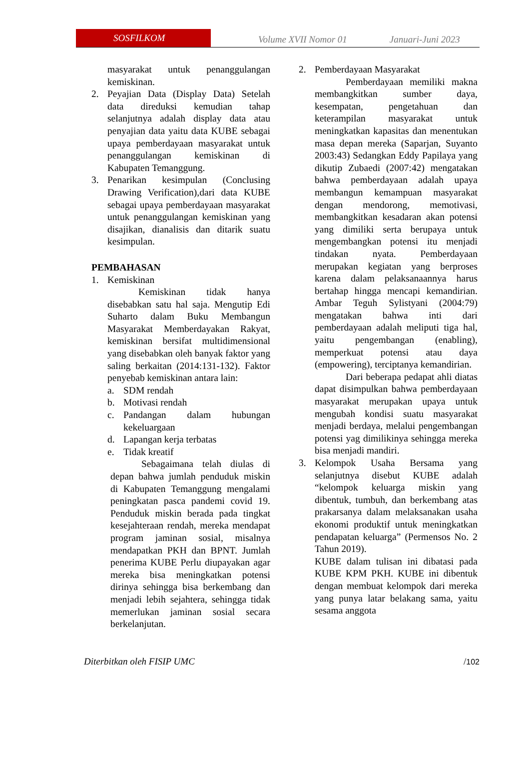SOSFILKOM
Volume XVII Nomor 01 Januari-Juni 2023
masyarakat untuk penanggulangan kemiskinan.
2. Peyajian Data (Display Data) Setelah data direduksi kemudian tahap selanjutnya adalah display data atau penyajian data yaitu data KUBE sebagai upaya pemberdayaan masyarakat untuk penanggulangan kemiskinan di Kabupaten Temanggung.
3. Penarikan kesimpulan (Conclusing Drawing Verification),dari data KUBE sebagai upaya pemberdayaan masyarakat untuk penanggulangan kemiskinan yang disajikan, dianalisis dan ditarik suatu kesimpulan.
PEMBAHASAN
1. Kemiskinan
Kemiskinan tidak hanya disebabkan satu hal saja. Mengutip Edi Suharto dalam Buku Membangun Masyarakat Memberdayakan Rakyat, kemiskinan bersifat multidimensional yang disebabkan oleh banyak faktor yang saling berkaitan (2014:131-132). Faktor penyebab kemiskinan antara lain:
a. SDM rendah
b. Motivasi rendah
c. Pandangan dalam hubungan kekeluargaan
d. Lapangan kerja terbatas
e. Tidak kreatif
Sebagaimana telah diulas di depan bahwa jumlah penduduk miskin di Kabupaten Temanggung mengalami peningkatan pasca pandemi covid 19. Penduduk miskin berada pada tingkat kesejahteraan rendah, mereka mendapat program jaminan sosial, misalnya mendapatkan PKH dan BPNT. Jumlah penerima KUBE Perlu diupayakan agar mereka bisa meningkatkan potensi dirinya sehingga bisa berkembang dan menjadi lebih sejahtera, sehingga tidak memerlukan jaminan sosial secara berkelanjutan.
2. Pemberdayaan Masyarakat
Pemberdayaan memiliki makna membangkitkan sumber daya, kesempatan, pengetahuan dan keterampilan masyarakat untuk meningkatkan kapasitas dan menentukan masa depan mereka (Saparjan, Suyanto 2003:43) Sedangkan Eddy Papilaya yang dikutip Zubaedi (2007:42) mengatakan bahwa pemberdayaan adalah upaya membangun kemampuan masyarakat dengan mendorong, memotivasi, membangkitkan kesadaran akan potensi yang dimiliki serta berupaya untuk mengembangkan potensi itu menjadi tindakan nyata. Pemberdayaan merupakan kegiatan yang berproses karena dalam pelaksanaannya harus bertahap hingga mencapi kemandirian. Ambar Teguh Sylistyani (2004:79) mengatakan bahwa inti dari pemberdayaan adalah meliputi tiga hal, yaitu pengembangan (enabling), memperkuat potensi atau daya (empowering), terciptanya kemandirian.
Dari beberapa pedapat ahli diatas dapat disimpulkan bahwa pemberdayaan masyarakat merupakan upaya untuk mengubah kondisi suatu masyarakat menjadi berdaya, melalui pengembangan potensi yag dimilikinya sehingga mereka bisa menjadi mandiri.
3. Kelompok Usaha Bersama yang selanjutnya disebut KUBE adalah “kelompok keluarga miskin yang dibentuk, tumbuh, dan berkembang atas prakarsanya dalam melaksanakan usaha ekonomi produktif untuk meningkatkan pendapatan keluarga” (Permensos No. 2 Tahun 2019).
KUBE dalam tulisan ini dibatasi pada KUBE KPM PKH. KUBE ini dibentuk dengan membuat kelompok dari mereka yang punya latar belakang sama, yaitu sesama anggota
Diterbitkan oleh FISIP UMC /102